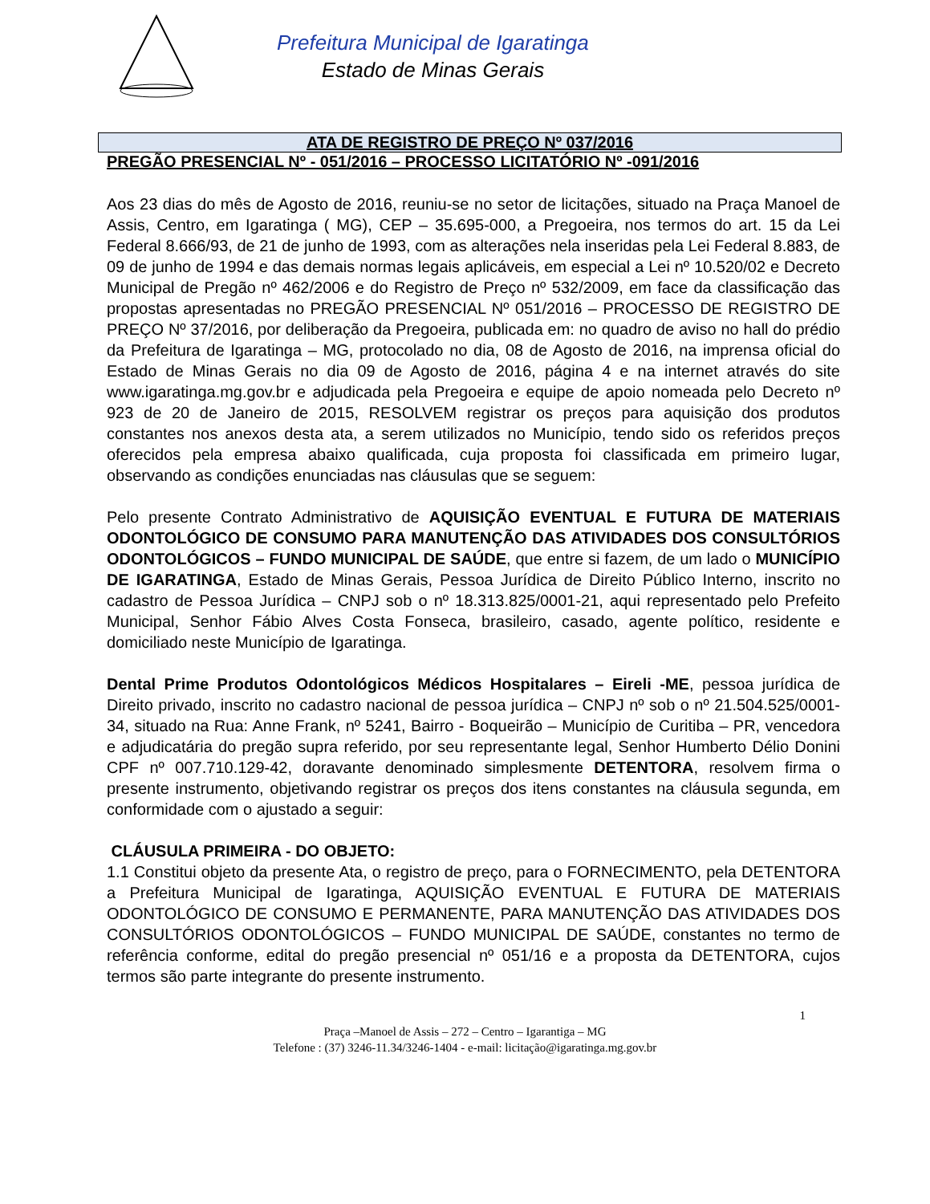Prefeitura Municipal de Igaratinga
Estado de Minas Gerais
ATA DE REGISTRO DE PREÇO Nº 037/2016
PREGÃO PRESENCIAL Nº - 051/2016 – PROCESSO LICITATÓRIO Nº -091/2016
Aos 23 dias do mês de Agosto de 2016, reuniu-se no setor de licitações, situado na Praça Manoel de Assis, Centro, em Igaratinga ( MG), CEP – 35.695-000, a Pregoeira, nos termos do art. 15 da Lei Federal 8.666/93, de 21 de junho de 1993, com as alterações nela inseridas pela Lei Federal 8.883, de 09 de junho de 1994 e das demais normas legais aplicáveis, em especial a Lei nº 10.520/02 e Decreto Municipal de Pregão nº 462/2006 e do Registro de Preço nº 532/2009, em face da classificação das propostas apresentadas no PREGÃO PRESENCIAL Nº 051/2016 – PROCESSO DE REGISTRO DE PREÇO Nº 37/2016, por deliberação da Pregoeira, publicada em: no quadro de aviso no hall do prédio da Prefeitura de Igaratinga – MG, protocolado no dia, 08 de Agosto de 2016, na imprensa oficial do Estado de Minas Gerais no dia 09 de Agosto de 2016, página 4 e na internet através do site www.igaratinga.mg.gov.br e adjudicada pela Pregoeira e equipe de apoio nomeada pelo Decreto nº 923 de 20 de Janeiro de 2015, RESOLVEM registrar os preços para aquisição dos produtos constantes nos anexos desta ata, a serem utilizados no Município, tendo sido os referidos preços oferecidos pela empresa abaixo qualificada, cuja proposta foi classificada em primeiro lugar, observando as condições enunciadas nas cláusulas que se seguem:
Pelo presente Contrato Administrativo de AQUISIÇÃO EVENTUAL E FUTURA DE MATERIAIS ODONTOLÓGICO DE CONSUMO PARA MANUTENÇÃO DAS ATIVIDADES DOS CONSULTÓRIOS ODONTOLÓGICOS – FUNDO MUNICIPAL DE SAÚDE, que entre si fazem, de um lado o MUNICÍPIO DE IGARATINGA, Estado de Minas Gerais, Pessoa Jurídica de Direito Público Interno, inscrito no cadastro de Pessoa Jurídica – CNPJ sob o nº 18.313.825/0001-21, aqui representado pelo Prefeito Municipal, Senhor Fábio Alves Costa Fonseca, brasileiro, casado, agente político, residente e domiciliado neste Município de Igaratinga.
Dental Prime Produtos Odontológicos Médicos Hospitalares – Eireli -ME, pessoa jurídica de Direito privado, inscrito no cadastro nacional de pessoa jurídica – CNPJ nº sob o nº 21.504.525/0001-34, situado na Rua: Anne Frank, nº 5241, Bairro - Boqueirão – Município de Curitiba – PR, vencedora e adjudicatária do pregão supra referido, por seu representante legal, Senhor Humberto Délio Donini CPF nº 007.710.129-42, doravante denominado simplesmente DETENTORA, resolvem firma o presente instrumento, objetivando registrar os preços dos itens constantes na cláusula segunda, em conformidade com o ajustado a seguir:
CLÁUSULA PRIMEIRA - DO OBJETO:
1.1 Constitui objeto da presente Ata, o registro de preço, para o FORNECIMENTO, pela DETENTORA a Prefeitura Municipal de Igaratinga, AQUISIÇÃO EVENTUAL E FUTURA DE MATERIAIS ODONTOLÓGICO DE CONSUMO E PERMANENTE, PARA MANUTENÇÃO DAS ATIVIDADES DOS CONSULTÓRIOS ODONTOLÓGICOS – FUNDO MUNICIPAL DE SAÚDE, constantes no termo de referência conforme, edital do pregão presencial nº 051/16 e a proposta da DETENTORA, cujos termos são parte integrante do presente instrumento.
1
Praça –Manoel de Assis – 272 – Centro – Igarantiga – MG
Telefone : (37) 3246-11.34/3246-1404 - e-mail: licitação@igaratinga.mg.gov.br